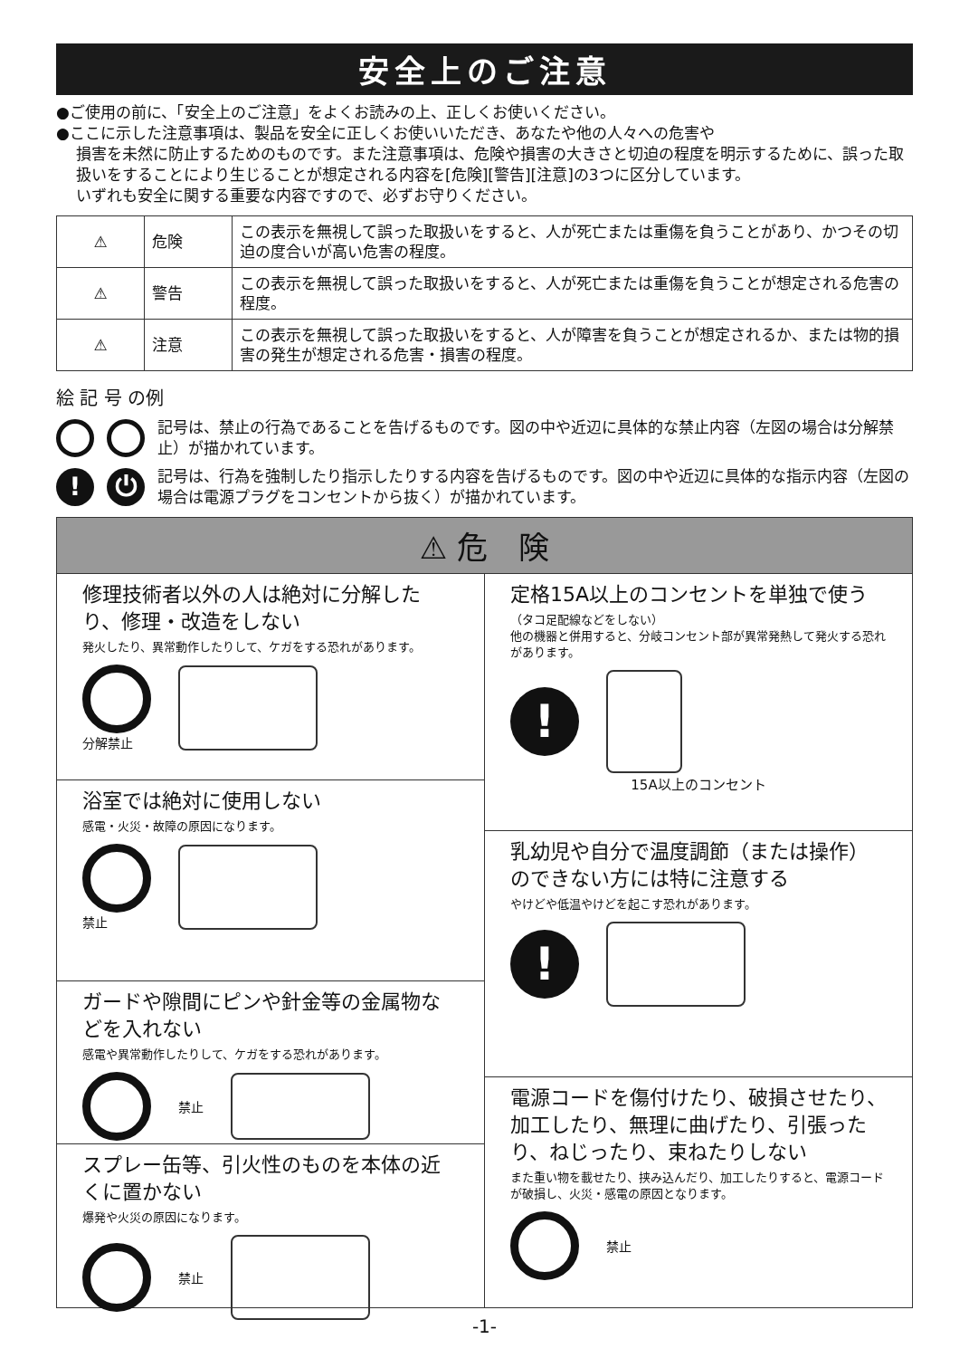安全上のご注意
●ご使用の前に、「安全上のご注意」をよくお読みの上、正しくお使いください。
●ここに示した注意事項は、製品を安全に正しくお使いいただき、あなたや他の人々への危害や
損害を未然に防止するためのものです。また注意事項は、危険や損害の大きさと切迫の程度を明示するために、誤った取扱いをすることにより生じることが想定される内容を[危険][警告][注意]の3つに区分しています。
いずれも安全に関する重要な内容ですので、必ずお守りください。
| ⚠ | 危険 | この表示を無視して誤った取扱いをすると、人が死亡または重傷を負うことがあり、かつその切迫の度合いが高い危害の程度。 |
| ⚠ | 警告 | この表示を無視して誤った取扱いをすると、人が死亡または重傷を負うことが想定される危害の程度。 |
| ⚠ | 注意 | この表示を無視して誤った取扱いをすると、人が障害を負うことが想定されるか、または物的損害の発生が想定される危害・損害の程度。 |
絵 記 号 の例
記号は、禁止の行為であることを告げるものです。図の中や近辺に具体的な禁止内容（左図の場合は分解禁止）が描かれています。
! ⏻
記号は、行為を強制したり指示したりする内容を告げるものです。図の中や近辺に具体的な指示内容（左図の場合は電源プラグをコンセントから抜く）が描かれています。
⚠ 危　険
修理技術者以外の人は絶対に分解したり、修理・改造をしない
発火したり、異常動作したりして、ケガをする恐れがあります。
分解禁止
浴室では絶対に使用しない
感電・火災・故障の原因になります。
禁止
ガードや隙間にピンや針金等の金属物などを入れない
感電や異常動作したりして、ケガをする恐れがあります。
禁止
スプレー缶等、引火性のものを本体の近くに置かない
爆発や火災の原因になります。
禁止
定格15A以上のコンセントを単独で使う
（タコ足配線などをしない）
他の機器と併用すると、分岐コンセント部が異常発熱して発火する恐れがあります。
!
15A以上のコンセント
乳幼児や自分で温度調節（または操作）のできない方には特に注意する
やけどや低温やけどを起こす恐れがあります。
!
電源コードを傷付けたり、破損させたり、加工したり、無理に曲げたり、引張ったり、ねじったり、束ねたりしない
また重い物を載せたり、挟み込んだり、加工したりすると、電源コードが破損し、火災・感電の原因となります。
禁止
-1-